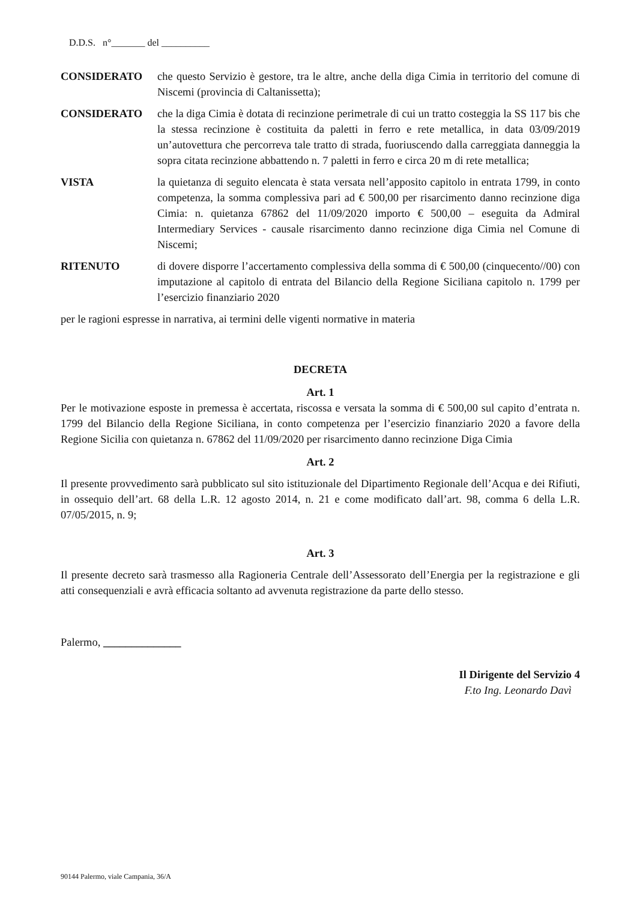D.D.S. n°_______ del __________
CONSIDERATO che questo Servizio è gestore, tra le altre, anche della diga Cimia in territorio del comune di Niscemi (provincia di Caltanissetta);
CONSIDERATO che la diga Cimia è dotata di recinzione perimetrale di cui un tratto costeggia la SS 117 bis che la stessa recinzione è costituita da paletti in ferro e rete metallica, in data 03/09/2019 un’autovettura che percorreva tale tratto di strada, fuoriuscendo dalla carreggiata danneggia la sopra citata recinzione abbattendo n. 7 paletti in ferro e circa 20 m di rete metallica;
VISTA la quietanza di seguito elencata è stata versata nell’apposito capitolo in entrata 1799, in conto competenza, la somma complessiva pari ad € 500,00 per risarcimento danno recinzione diga Cimia: n. quietanza 67862 del 11/09/2020 importo € 500,00 – eseguita da Admiral Intermediary Services - causale risarcimento danno recinzione diga Cimia nel Comune di Niscemi;
RITENUTO di dovere disporre l’accertamento complessiva della somma di € 500,00 (cinquecento//00) con imputazione al capitolo di entrata del Bilancio della Regione Siciliana capitolo n. 1799 per l’esercizio finanziario 2020
per le ragioni espresse in narrativa, ai termini delle vigenti normative in materia
DECRETA
Art. 1
Per le motivazione esposte in premessa è accertata, riscossa e versata la somma di € 500,00 sul capito d’entrata n. 1799 del Bilancio della Regione Siciliana, in conto competenza per l’esercizio finanziario 2020 a favore della Regione Sicilia con quietanza n. 67862 del 11/09/2020 per risarcimento danno recinzione Diga Cimia
Art. 2
Il presente provvedimento sarà pubblicato sul sito istituzionale del Dipartimento Regionale dell’Acqua e dei Rifiuti, in ossequio dell’art. 68 della L.R. 12 agosto 2014, n. 21 e come modificato dall’art. 98, comma 6 della L.R. 07/05/2015, n. 9;
Art. 3
Il presente decreto sarà trasmesso alla Ragioneria Centrale dell’Assessorato dell’Energia per la registrazione e gli atti consequenziali e avrà efficacia soltanto ad avvenuta registrazione da parte dello stesso.
Palermo, ______________
Il Dirigente del Servizio 4
F.to Ing. Leonardo Davì
90144 Palermo, viale Campania, 36/A